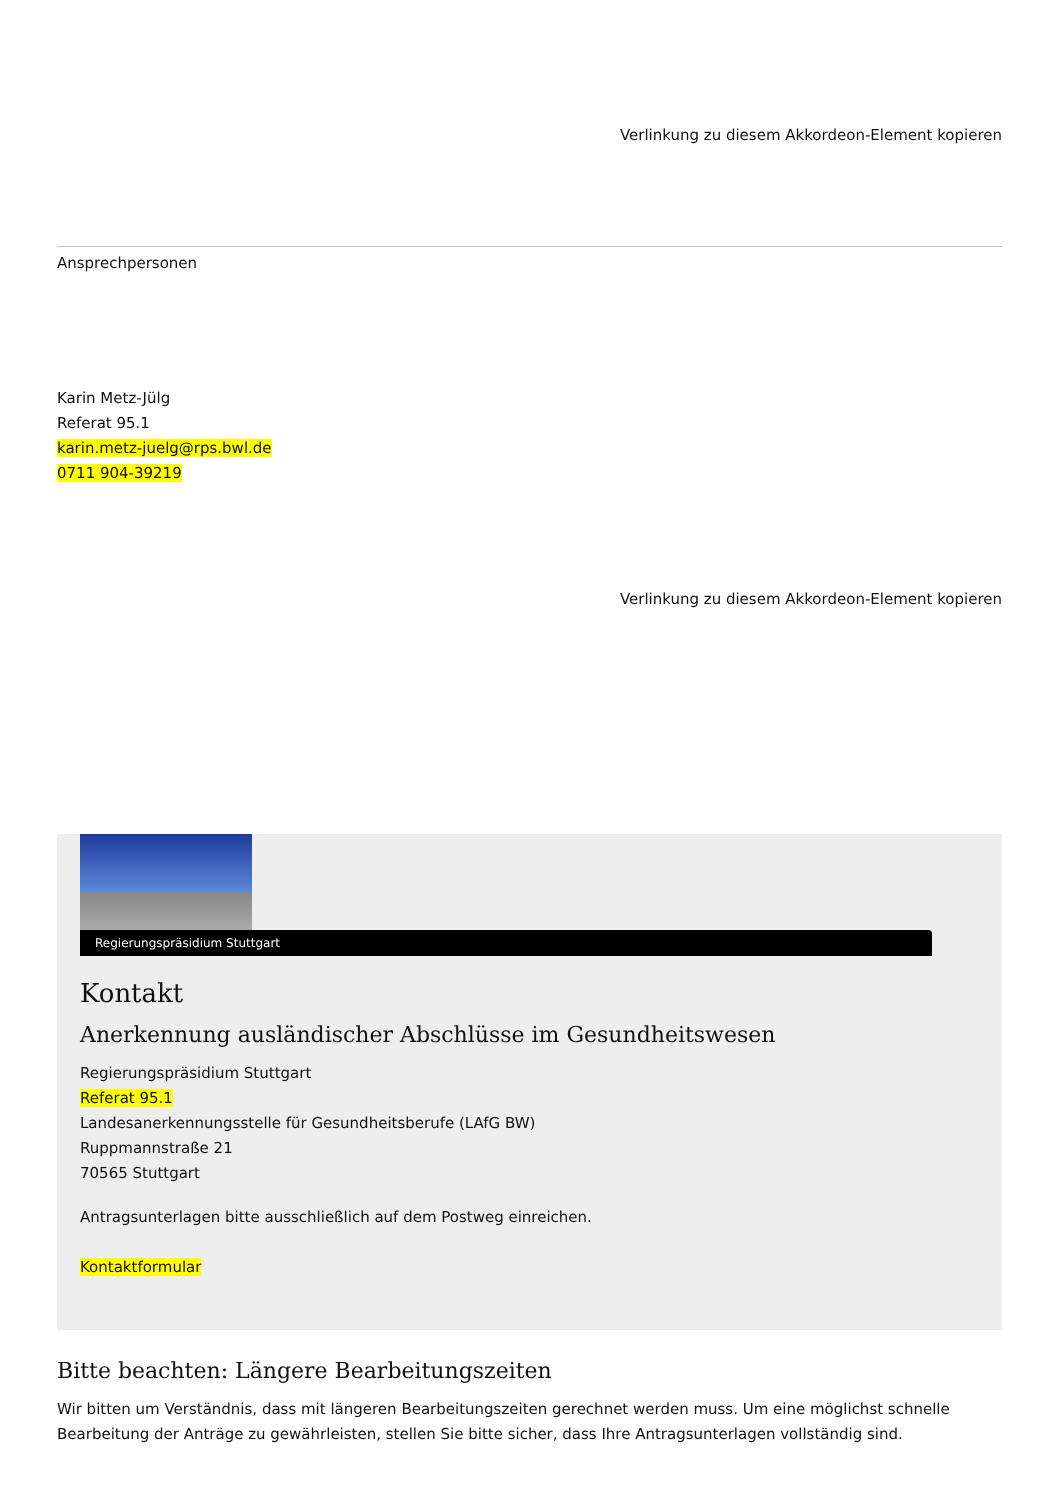Verlinkung zu diesem Akkordeon-Element kopieren
Ansprechpersonen
Karin Metz-Jülg
Referat 95.1
karin.metz-juelg@rps.bwl.de
0711 904-39219
Verlinkung zu diesem Akkordeon-Element kopieren
Regierungspräsidium Stuttgart
Kontakt
Anerkennung ausländischer Abschlüsse im Gesundheitswesen
Regierungspräsidium Stuttgart
Referat 95.1
Landesanerkennungsstelle für Gesundheitsberufe (LAfG BW)
Ruppmannstraße 21
70565 Stuttgart
Antragsunterlagen bitte ausschließlich auf dem Postweg einreichen.
Kontaktformular
Bitte beachten: Längere Bearbeitungszeiten
Wir bitten um Verständnis, dass mit längeren Bearbeitungszeiten gerechnet werden muss. Um eine möglichst schnelle Bearbeitung der Anträge zu gewährleisten, stellen Sie bitte sicher, dass Ihre Antragsunterlagen vollständig sind.